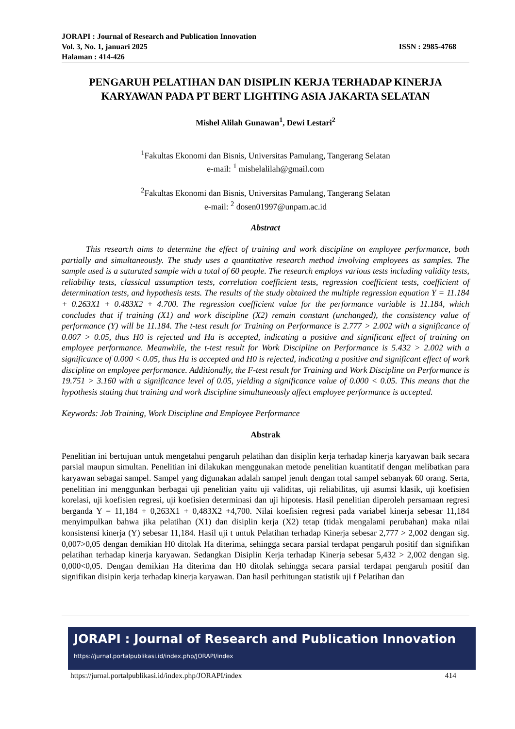JORAPI : Journal of Research and Publication Innovation
Vol. 3, No. 1, januari 2025 ISSN : 2985-4768
Halaman : 414-426
PENGARUH PELATIHAN DAN DISIPLIN KERJA TERHADAP KINERJA KARYAWAN PADA PT BERT LIGHTING ASIA JAKARTA SELATAN
Mishel Alilah Gunawan<sup>1</sup>, Dewi Lestari<sup>2</sup>
<sup>1</sup> Fakultas Ekonomi dan Bisnis, Universitas Pamulang, Tangerang Selatan
e-mail: <sup>1</sup> mishelalilah@gmail.com
<sup>2</sup> Fakultas Ekonomi dan Bisnis, Universitas Pamulang, Tangerang Selatan
e-mail: <sup>2</sup> dosen01997@unpam.ac.id
Abstract
This research aims to determine the effect of training and work discipline on employee performance, both partially and simultaneously. The study uses a quantitative research method involving employees as samples. The sample used is a saturated sample with a total of 60 people. The research employs various tests including validity tests, reliability tests, classical assumption tests, correlation coefficient tests, regression coefficient tests, coefficient of determination tests, and hypothesis tests. The results of the study obtained the multiple regression equation Y = 11.184 + 0.263X1 + 0.483X2 + 4.700. The regression coefficient value for the performance variable is 11.184, which concludes that if training (X1) and work discipline (X2) remain constant (unchanged), the consistency value of performance (Y) will be 11.184. The t-test result for Training on Performance is 2.777 > 2.002 with a significance of 0.007 > 0.05, thus H0 is rejected and Ha is accepted, indicating a positive and significant effect of training on employee performance. Meanwhile, the t-test result for Work Discipline on Performance is 5.432 > 2.002 with a significance of 0.000 < 0.05, thus Ha is accepted and H0 is rejected, indicating a positive and significant effect of work discipline on employee performance. Additionally, the F-test result for Training and Work Discipline on Performance is 19.751 > 3.160 with a significance level of 0.05, yielding a significance value of 0.000 < 0.05. This means that the hypothesis stating that training and work discipline simultaneously affect employee performance is accepted.
Keywords: Job Training, Work Discipline and Employee Performance
Abstrak
Penelitian ini bertujuan untuk mengetahui pengaruh pelatihan dan disiplin kerja terhadap kinerja karyawan baik secara parsial maupun simultan. Penelitian ini dilakukan menggunakan metode penelitian kuantitatif dengan melibatkan para karyawan sebagai sampel. Sampel yang digunakan adalah sampel jenuh dengan total sampel sebanyak 60 orang. Serta, penelitian ini menggunkan berbagai uji penelitian yaitu uji validitas, uji reliabilitas, uji asumsi klasik, uji koefisien korelasi, uji koefisien regresi, uji koefisien determinasi dan uji hipotesis. Hasil penelitian diperoleh persamaan regresi berganda Y = 11,184 + 0,263X1 + 0,483X2 +4,700. Nilai koefisien regresi pada variabel kinerja sebesar 11,184 menyimpulkan bahwa jika pelatihan (X1) dan disiplin kerja (X2) tetap (tidak mengalami perubahan) maka nilai konsistensi kinerja (Y) sebesar 11,184. Hasil uji t untuk Pelatihan terhadap Kinerja sebesar 2,777 > 2,002 dengan sig. 0,007>0,05 dengan demikian H0 ditolak Ha diterima, sehingga secara parsial terdapat pengaruh positif dan signifikan pelatihan terhadap kinerja karyawan. Sedangkan Disiplin Kerja terhadap Kinerja sebesar 5,432 > 2,002 dengan sig. 0,000<0,05. Dengan demikian Ha diterima dan H0 ditolak sehingga secara parsial terdapat pengaruh positif dan signifikan disipin kerja terhadap kinerja karyawan. Dan hasil perhitungan statistik uji f Pelatihan dan
JORAPI : Journal of Research and Publication Innovation
https://jurnal.portalpublikasi.id/index.php/JORAPI/index
https://jurnal.portalpublikasi.id/index.php/JORAPI/index 414